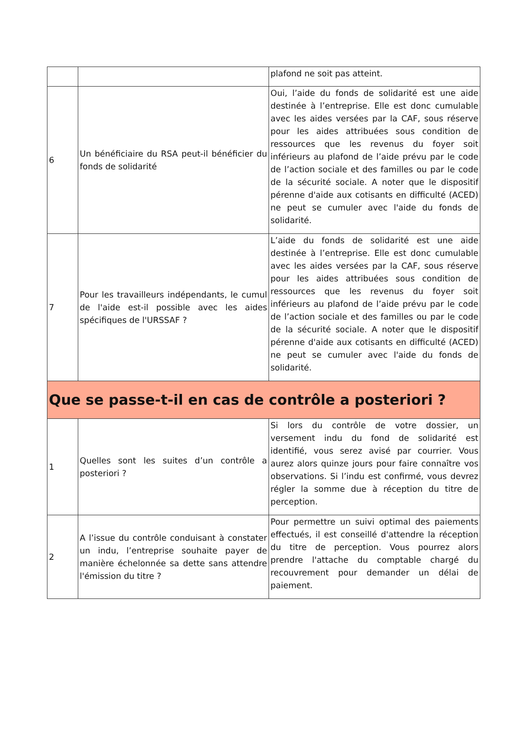| | | plafond ne soit pas atteint. |
| 6 | Un bénéficiaire du RSA peut-il bénéficier du fonds de solidarité | Oui, l’aide du fonds de solidarité est une aide destinée à l’entreprise. Elle est donc cumulable avec les aides versées par la CAF, sous réserve pour les aides attribuées sous condition de ressources que les revenus du foyer soit inférieurs au plafond de l’aide prévu par le code de l’action sociale et des familles ou par le code de la sécurité sociale. A noter que le dispositif pérenne d'aide aux cotisants en difficulté (ACED) ne peut se cumuler avec l'aide du fonds de solidarité. |
| 7 | Pour les travailleurs indépendants, le cumul de l'aide est-il possible avec les aides spécifiques de l'URSSAF ? | L’aide du fonds de solidarité est une aide destinée à l’entreprise. Elle est donc cumulable avec les aides versées par la CAF, sous réserve pour les aides attribuées sous condition de ressources que les revenus du foyer soit inférieurs au plafond de l’aide prévu par le code de l’action sociale et des familles ou par le code de la sécurité sociale. A noter que le dispositif pérenne d'aide aux cotisants en difficulté (ACED) ne peut se cumuler avec l'aide du fonds de solidarité. |
| Que se passe-t-il en cas de contrôle a posteriori ? | | |
| 1 | Quelles sont les suites d’un contrôle a posteriori ? | Si lors du contrôle de votre dossier, un versement indu du fond de solidarité est identifié, vous serez avisé par courrier. Vous aurez alors quinze jours pour faire connaître vos observations. Si l’indu est confirmé, vous devrez régler la somme due à réception du titre de perception. |
| 2 | A l’issue du contrôle conduisant à constater un indu, l’entreprise souhaite payer de manière échelonnée sa dette sans attendre l'émission du titre ? | Pour permettre un suivi optimal des paiements effectués, il est conseillé d'attendre la réception du titre de perception. Vous pourrez alors prendre l'attache du comptable chargé du recouvrement pour demander un délai de paiement. |